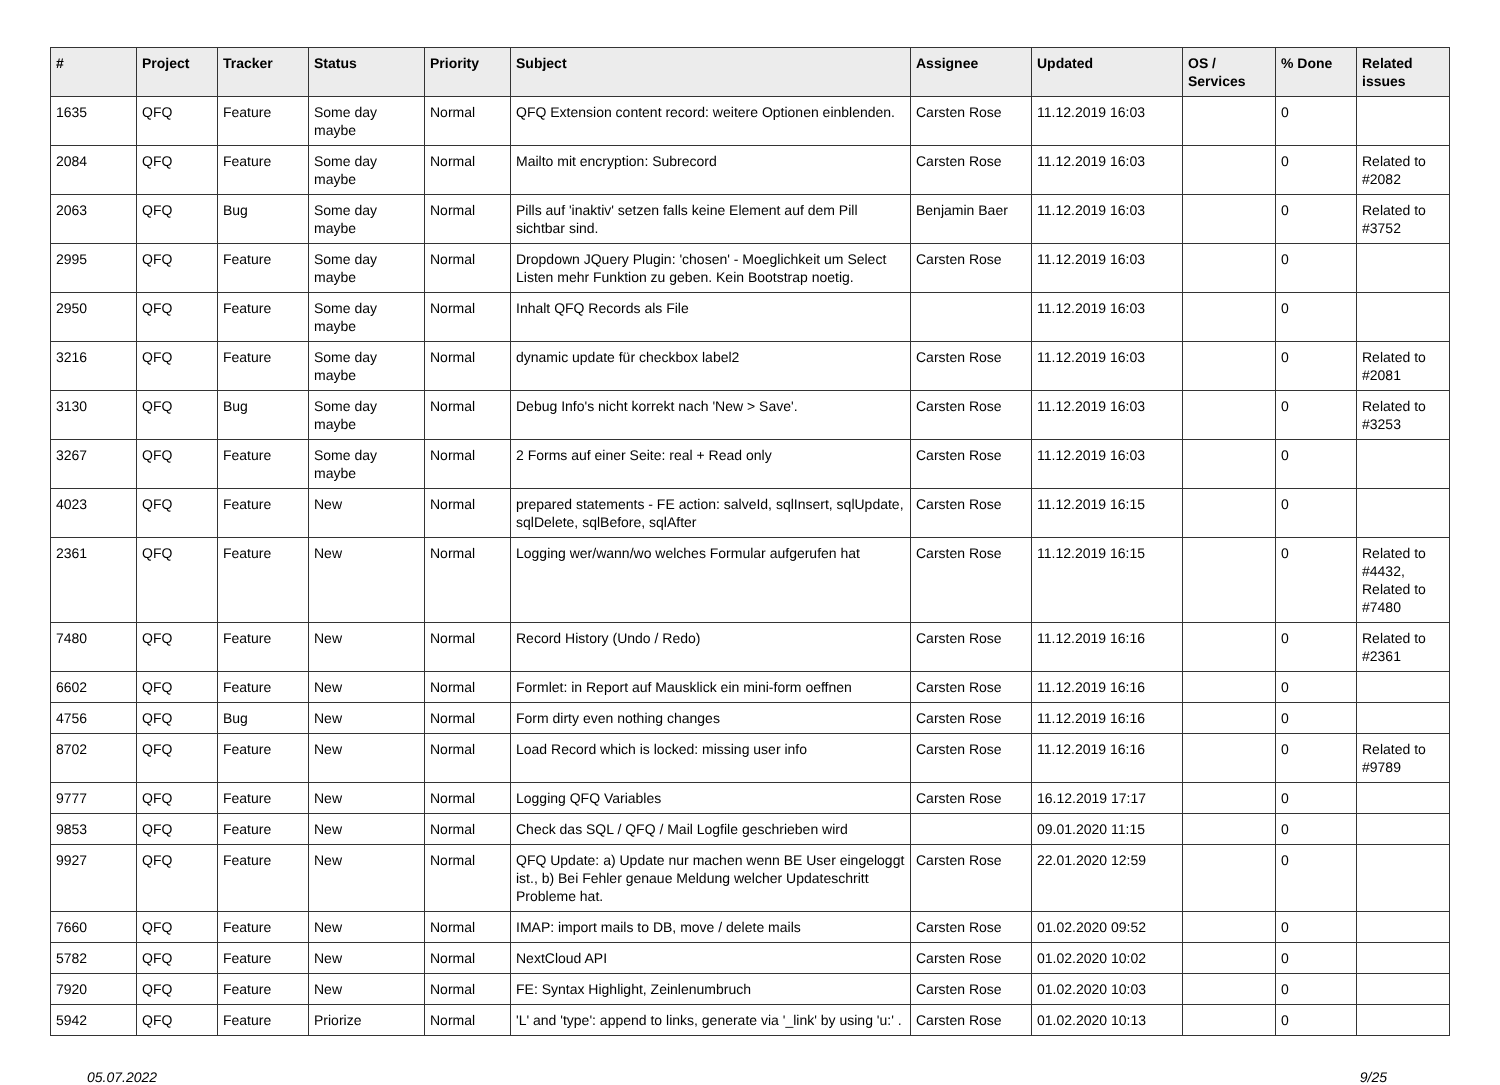| # | Project | Tracker | Status | Priority | Subject | Assignee | Updated | OS / Services | % Done | Related issues |
| --- | --- | --- | --- | --- | --- | --- | --- | --- | --- | --- |
| 1635 | QFQ | Feature | Some day maybe | Normal | QFQ Extension content record: weitere Optionen einblenden. | Carsten Rose | 11.12.2019 16:03 | | 0 | |
| 2084 | QFQ | Feature | Some day maybe | Normal | Mailto mit encryption: Subrecord | Carsten Rose | 11.12.2019 16:03 | | 0 | Related to #2082 |
| 2063 | QFQ | Bug | Some day maybe | Normal | Pills auf 'inaktiv' setzen falls keine Element auf dem Pill sichtbar sind. | Benjamin Baer | 11.12.2019 16:03 | | 0 | Related to #3752 |
| 2995 | QFQ | Feature | Some day maybe | Normal | Dropdown JQuery Plugin: 'chosen' - Moeglichkeit um Select Listen mehr Funktion zu geben. Kein Bootstrap noetig. | Carsten Rose | 11.12.2019 16:03 | | 0 | |
| 2950 | QFQ | Feature | Some day maybe | Normal | Inhalt QFQ Records als File | | 11.12.2019 16:03 | | 0 | |
| 3216 | QFQ | Feature | Some day maybe | Normal | dynamic update für checkbox label2 | Carsten Rose | 11.12.2019 16:03 | | 0 | Related to #2081 |
| 3130 | QFQ | Bug | Some day maybe | Normal | Debug Info's nicht korrekt nach 'New > Save'. | Carsten Rose | 11.12.2019 16:03 | | 0 | Related to #3253 |
| 3267 | QFQ | Feature | Some day maybe | Normal | 2 Forms auf einer Seite: real + Read only | Carsten Rose | 11.12.2019 16:03 | | 0 | |
| 4023 | QFQ | Feature | New | Normal | prepared statements - FE action: salveId, sqlInsert, sqlUpdate, sqlDelete, sqlBefore, sqlAfter | Carsten Rose | 11.12.2019 16:15 | | 0 | |
| 2361 | QFQ | Feature | New | Normal | Logging wer/wann/wo welches Formular aufgerufen hat | Carsten Rose | 11.12.2019 16:15 | | 0 | Related to #4432, Related to #7480 |
| 7480 | QFQ | Feature | New | Normal | Record History (Undo / Redo) | Carsten Rose | 11.12.2019 16:16 | | 0 | Related to #2361 |
| 6602 | QFQ | Feature | New | Normal | Formlet: in Report auf Mausklick ein mini-form oeffnen | Carsten Rose | 11.12.2019 16:16 | | 0 | |
| 4756 | QFQ | Bug | New | Normal | Form dirty even nothing changes | Carsten Rose | 11.12.2019 16:16 | | 0 | |
| 8702 | QFQ | Feature | New | Normal | Load Record which is locked: missing user info | Carsten Rose | 11.12.2019 16:16 | | 0 | Related to #9789 |
| 9777 | QFQ | Feature | New | Normal | Logging QFQ Variables | Carsten Rose | 16.12.2019 17:17 | | 0 | |
| 9853 | QFQ | Feature | New | Normal | Check das SQL / QFQ / Mail Logfile geschrieben wird | | 09.01.2020 11:15 | | 0 | |
| 9927 | QFQ | Feature | New | Normal | QFQ Update: a) Update nur machen wenn BE User eingeloggt ist., b) Bei Fehler genaue Meldung welcher Updateschritt Probleme hat. | Carsten Rose | 22.01.2020 12:59 | | 0 | |
| 7660 | QFQ | Feature | New | Normal | IMAP: import mails to DB, move / delete mails | Carsten Rose | 01.02.2020 09:52 | | 0 | |
| 5782 | QFQ | Feature | New | Normal | NextCloud API | Carsten Rose | 01.02.2020 10:02 | | 0 | |
| 7920 | QFQ | Feature | New | Normal | FE: Syntax Highlight, Zeinlenumbruch | Carsten Rose | 01.02.2020 10:03 | | 0 | |
| 5942 | QFQ | Feature | Priorize | Normal | 'L' and 'type': append to links, generate via '_link' by using 'u:' . | Carsten Rose | 01.02.2020 10:13 | | 0 | |
05.07.2022 9/25